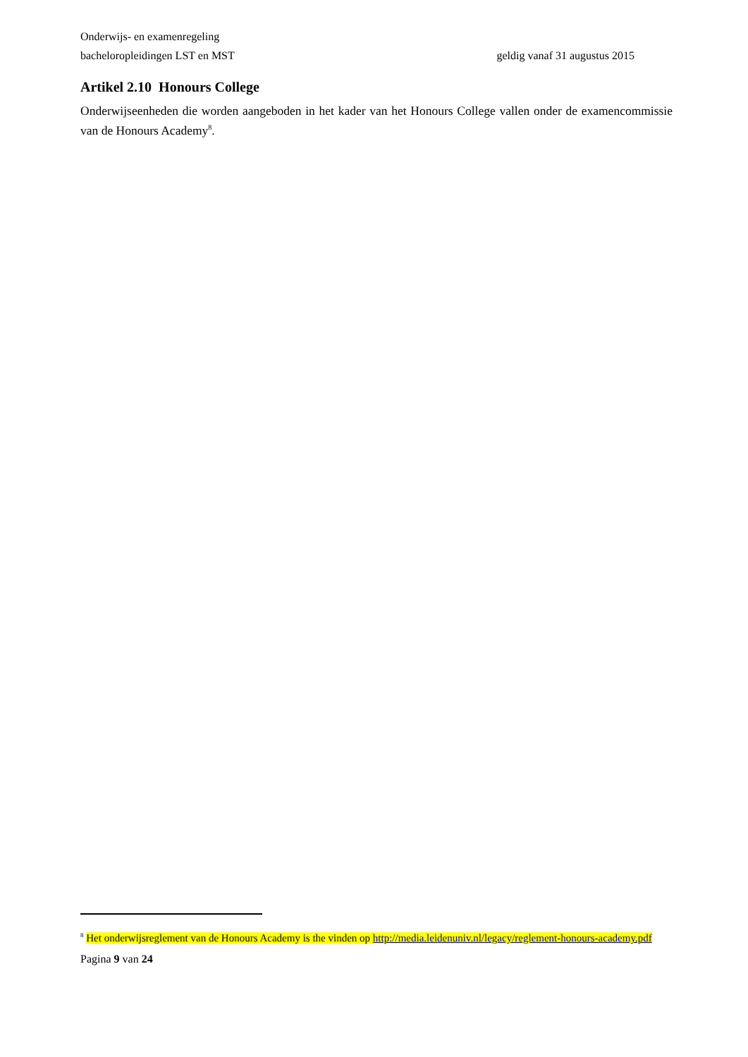Onderwijs- en examenregeling
bacheloropleidingen LST en MST geldig vanaf 31 augustus 2015
Artikel 2.10 Honours College
Onderwijseenheden die worden aangeboden in het kader van het Honours College vallen onder de examencommissie van de Honours Academy<sup>8</sup>.
<sup>8</sup> Het onderwijsreglement van de Honours Academy is the vinden op http://media.leidenuniv.nl/legacy/reglement-honours-academy.pdf
Pagina 9 van 24